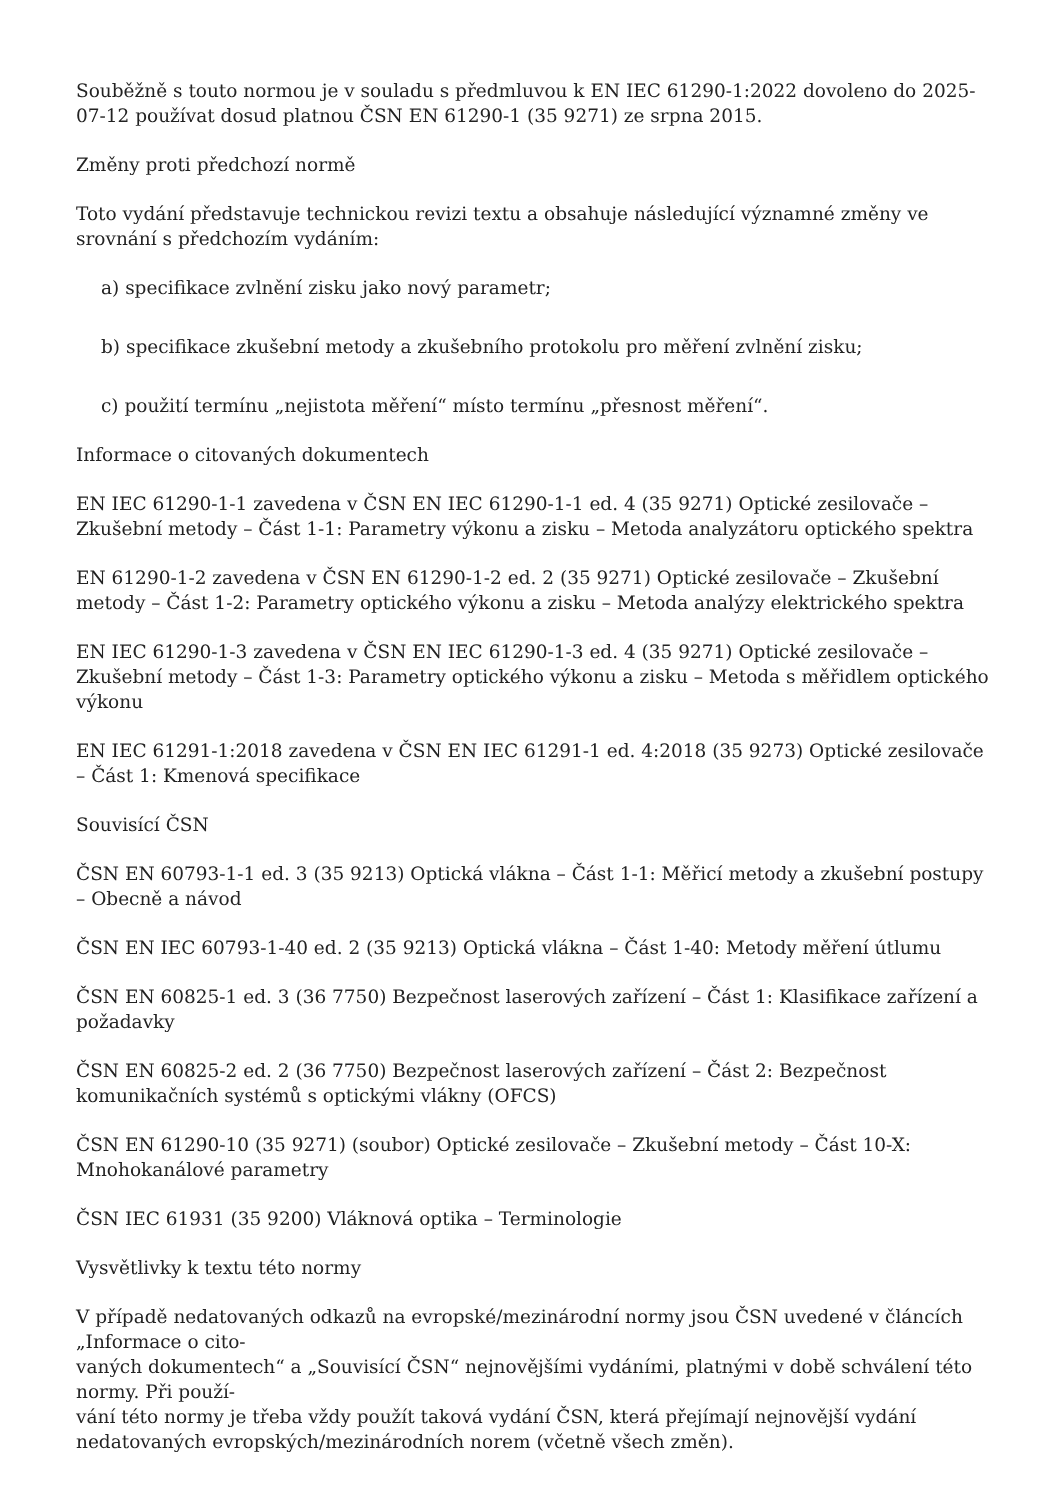Souběžně s touto normou je v souladu s předmluvou k EN IEC 61290-1:2022 dovoleno do 2025-07-12 používat dosud platnou ČSN EN 61290-1 (35 9271) ze srpna 2015.
Změny proti předchozí normě
Toto vydání představuje technickou revizi textu a obsahuje následující významné změny ve srovnání s předchozím vydáním:
a) specifikace zvlnění zisku jako nový parametr;
b) specifikace zkušební metody a zkušebního protokolu pro měření zvlnění zisku;
c) použití termínu „nejistota měření“ místo termínu „přesnost měření“.
Informace o citovaných dokumentech
EN IEC 61290-1-1 zavedena v ČSN EN IEC 61290-1-1 ed. 4 (35 9271) Optické zesilovače – Zkušební metody – Část 1-1: Parametry výkonu a zisku – Metoda analyzátoru optického spektra
EN 61290-1-2 zavedena v ČSN EN 61290-1-2 ed. 2 (35 9271) Optické zesilovače – Zkušební metody – Část 1-2: Parametry optického výkonu a zisku – Metoda analýzy elektrického spektra
EN IEC 61290-1-3 zavedena v ČSN EN IEC 61290-1-3 ed. 4 (35 9271) Optické zesilovače – Zkušební metody – Část 1-3: Parametry optického výkonu a zisku – Metoda s měřidlem optického výkonu
EN IEC 61291-1:2018 zavedena v ČSN EN IEC 61291-1 ed. 4:2018 (35 9273) Optické zesilovače – Část 1: Kmenová specifikace
Souvisící ČSN
ČSN EN 60793-1-1 ed. 3 (35 9213) Optická vlákna – Část 1-1: Měřicí metody a zkušební postupy – Obecně a návod
ČSN EN IEC 60793-1-40 ed. 2 (35 9213) Optická vlákna – Část 1-40: Metody měření útlumu
ČSN EN 60825-1 ed. 3 (36 7750) Bezpečnost laserových zařízení – Část 1: Klasifikace zařízení a požadavky
ČSN EN 60825-2 ed. 2 (36 7750) Bezpečnost laserových zařízení – Část 2: Bezpečnost komunikačních systémů s optickými vlákny (OFCS)
ČSN EN 61290-10 (35 9271) (soubor) Optické zesilovače – Zkušební metody – Část 10-X: Mnohokanálové parametry
ČSN IEC 61931 (35 9200) Vláknová optika – Terminologie
Vysvětlivky k textu této normy
V případě nedatovaných odkazů na evropské/mezinárodní normy jsou ČSN uvedené v článcích „Informace o cito-
vaných dokumentech“ a „Souvisící ČSN“ nejnovějšími vydáními, platnými v době schválení této normy. Při použí-
vání této normy je třeba vždy použít taková vydání ČSN, která přejímají nejnovější vydání nedatovaných evropských/mezinárodních norem (včetně všech změn).